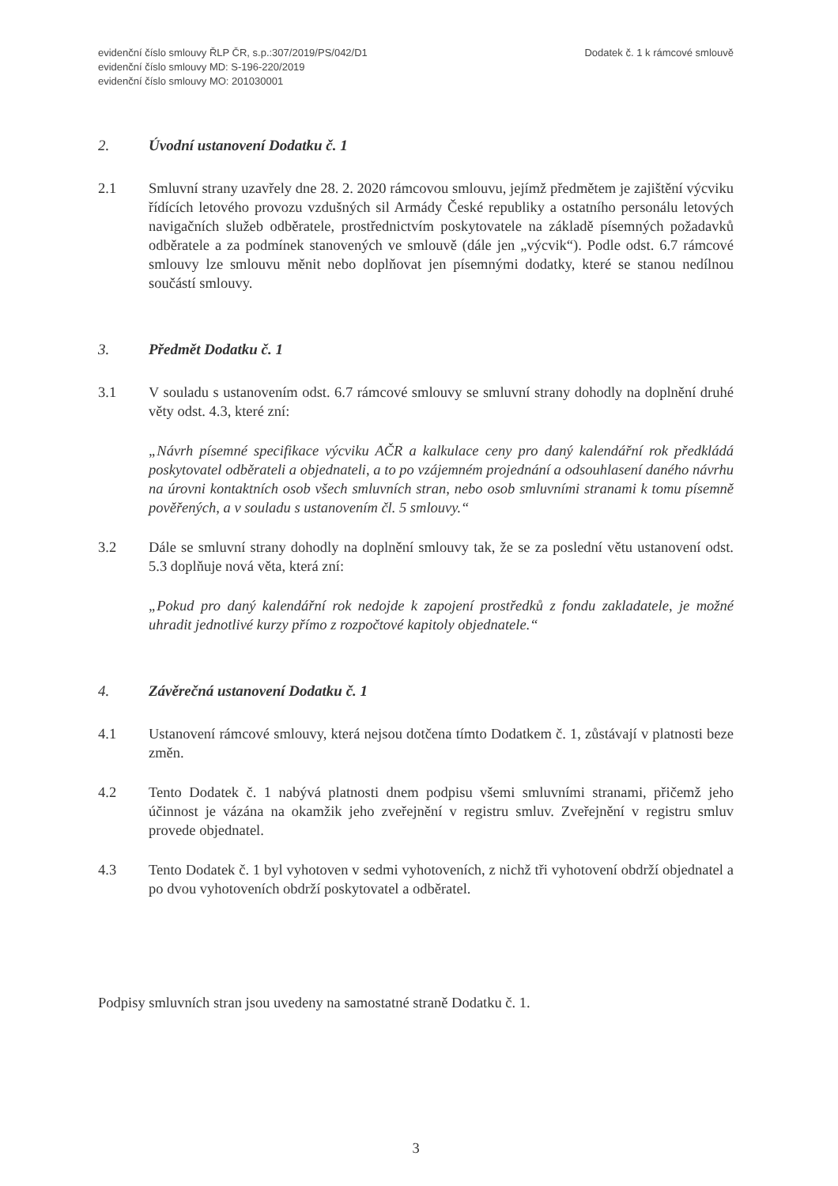evidenční číslo smlouvy ŘLP ČR, s.p.:307/2019/PS/042/D1
evidenční číslo smlouvy MD: S-196-220/2019
evidenční číslo smlouvy MO: 201030001
Dodatek č. 1 k rámcové smlouvě
2. Úvodní ustanovení Dodatku č. 1
2.1 Smluvní strany uzavřely dne 28. 2. 2020 rámcovou smlouvu, jejímž předmětem je zajištění výcviku řídících letového provozu vzdušných sil Armády České republiky a ostatního personálu letových navigačních služeb odběratele, prostřednictvím poskytovatele na základě písemných požadavků odběratele a za podmínek stanovených ve smlouvě (dále jen „výcvik“). Podle odst. 6.7 rámcové smlouvy lze smlouvu měnit nebo doplňovat jen písemnými dodatky, které se stanou nedílnou součástí smlouvy.
3. Předmět Dodatku č. 1
3.1 V souladu s ustanovením odst. 6.7 rámcové smlouvy se smluvní strany dohodly na doplnění druhé věty odst. 4.3, které zní:
„Návrh písemné specifikace výcviku AČR a kalkulace ceny pro daný kalendářní rok předkládá poskytovatel odběrateli a objednateli, a to po vzájemném projednání a odsouhlasení daného návrhu na úrovni kontaktních osob všech smluvních stran, nebo osob smluvními stranami k tomu písemně pověřených, a v souladu s ustanovením čl. 5 smlouvy.“
3.2 Dále se smluvní strany dohodly na doplnění smlouvy tak, že se za poslední větu ustanovení odst. 5.3 doplňuje nová věta, která zní:
„Pokud pro daný kalendářní rok nedojde k zapojení prostředků z fondu zakladatele, je možné uhradit jednotlivé kurzy přímo z rozpočtové kapitoly objednatele.“
4. Závěrečná ustanovení Dodatku č. 1
4.1 Ustanovení rámcové smlouvy, která nejsou dotčena tímto Dodatkem č. 1, zůstávají v platnosti beze změn.
4.2 Tento Dodatek č. 1 nabývá platnosti dnem podpisu všemi smluvními stranami, přičemž jeho účinnost je vázána na okamžik jeho zveřejnění v registru smluv. Zveřejnění v registru smluv provede objednatel.
4.3 Tento Dodatek č. 1 byl vyhotoven v sedmi vyhotoveních, z nichž tři vyhotovení obdrží objednatel a po dvou vyhotoveních obdrží poskytovatel a odběratel.
Podpisy smluvních stran jsou uvedeny na samostatné straně Dodatku č. 1.
3